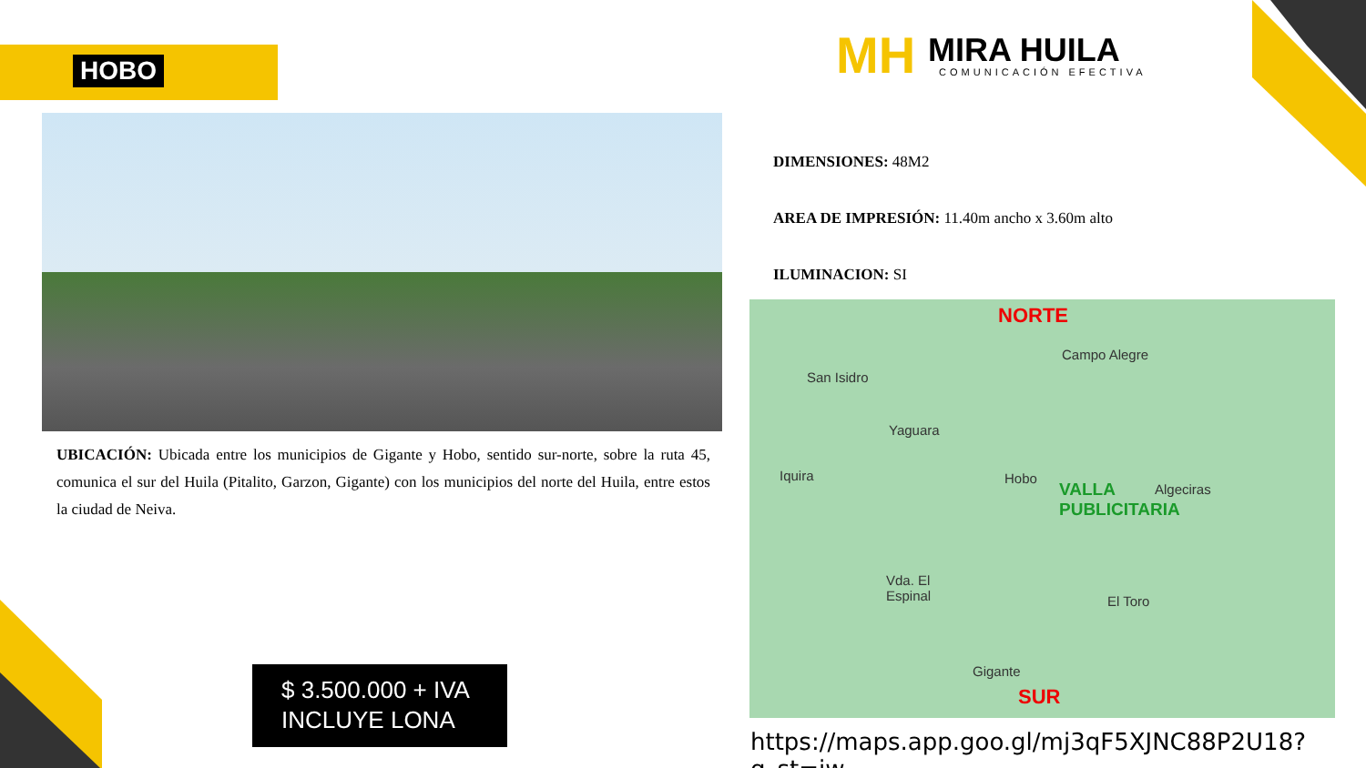HOBO
MH
MIRA HUILA
COMUNICACIÓN EFECTIVA
UBICACIÓN: Ubicada entre los municipios de Gigante y Hobo, sentido sur-norte, sobre la ruta 45, comunica el sur del Huila (Pitalito, Garzon, Gigante) con los municipios del norte del Huila, entre estos la ciudad de Neiva.
DIMENSIONES: 48M2
AREA DE IMPRESIÓN: 11.40m ancho x 3.60m alto
ILUMINACION: SI
NORTE
Campo Alegre
San Isidro
Yaguara
Iquira Hobo
VALLA
PUBLICITARIA
Algeciras
Vda. El
Espinal El Toro
Gigante
SUR
https://maps.app.goo.gl/mj3qF5XJNC88P2U18?g_st=iw
$ 3.500.000 + IVA
INCLUYE LONA